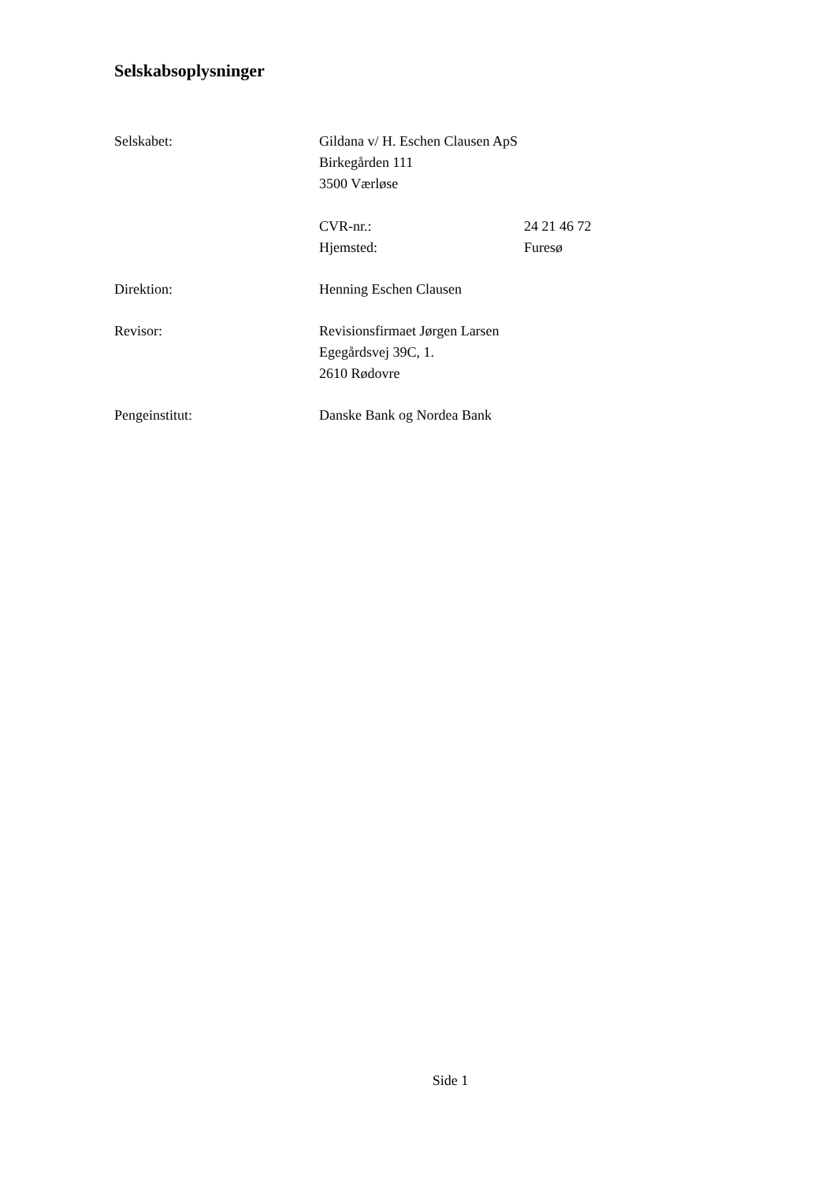Selskabsoplysninger
Selskabet: Gildana v/ H. Eschen Clausen ApS
Birkegården 111
3500 Værløse
CVR-nr.: 24 21 46 72
Hjemsted: Furesø
Direktion: Henning Eschen Clausen
Revisor: Revisionsfirmaet Jørgen Larsen
Egegårdsvej 39C, 1.
2610 Rødovre
Pengeinstitut: Danske Bank og Nordea Bank
Side 1